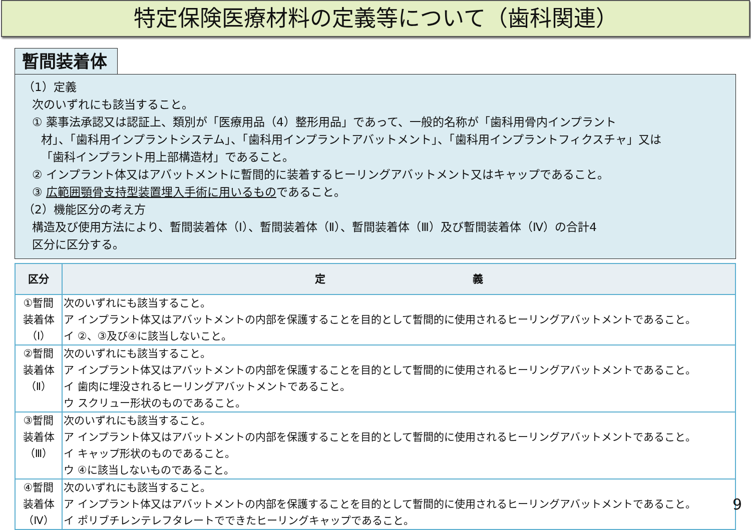特定保険医療材料の定義等について（歯科関連）
暫間装着体
（1）定義
次のいずれにも該当すること。
① 薬事法承認又は認証上、類別が「医療用品（4）整形用品」であって、一般的名称が「歯科用骨内インプラント
材」、「歯科用インプラントシステム」、「歯科用インプラントアバットメント」、「歯科用インプラントフィクスチャ」又は
「歯科インプラント用上部構造材」であること。
② インプラント体又はアバットメントに暫間的に装着するヒーリングアバットメント又はキャップであること。
③ 広範囲顎骨支持型装置埋入手術に用いるものであること。
（2）機能区分の考え方
構造及び使用方法により、暫間装着体（Ⅰ）、暫間装着体（Ⅱ）、暫間装着体（Ⅲ）及び暫間装着体（Ⅳ）の合計4
区分に区分する。
| 区分 | 定 義 |
| --- | --- |
| ①暫間 装着体 （Ⅰ） | 次のいずれにも該当すること。 ア インプラント体又はアバットメントの内部を保護することを目的として暫間的に使用されるヒーリングアバットメントであること。 イ ②、③及び④に該当しないこと。 |
| ②暫間 装着体 （Ⅱ） | 次のいずれにも該当すること。 ア インプラント体又はアバットメントの内部を保護することを目的として暫間的に使用されるヒーリングアバットメントであること。 イ 歯肉に埋没されるヒーリングアバットメントであること。 ウ スクリュー形状のものであること。 |
| ③暫間 装着体 （Ⅲ） | 次のいずれにも該当すること。 ア インプラント体又はアバットメントの内部を保護することを目的として暫間的に使用されるヒーリングアバットメントであること。 イ キャップ形状のものであること。 ウ ④に該当しないものであること。 |
| ④暫間 装着体 （Ⅳ） | 次のいずれにも該当すること。 ア インプラント体又はアバットメントの内部を保護することを目的として暫間的に使用されるヒーリングアバットメントであること。 イ ポリブチレンテレフタレートでできたヒーリングキャップであること。 |
9